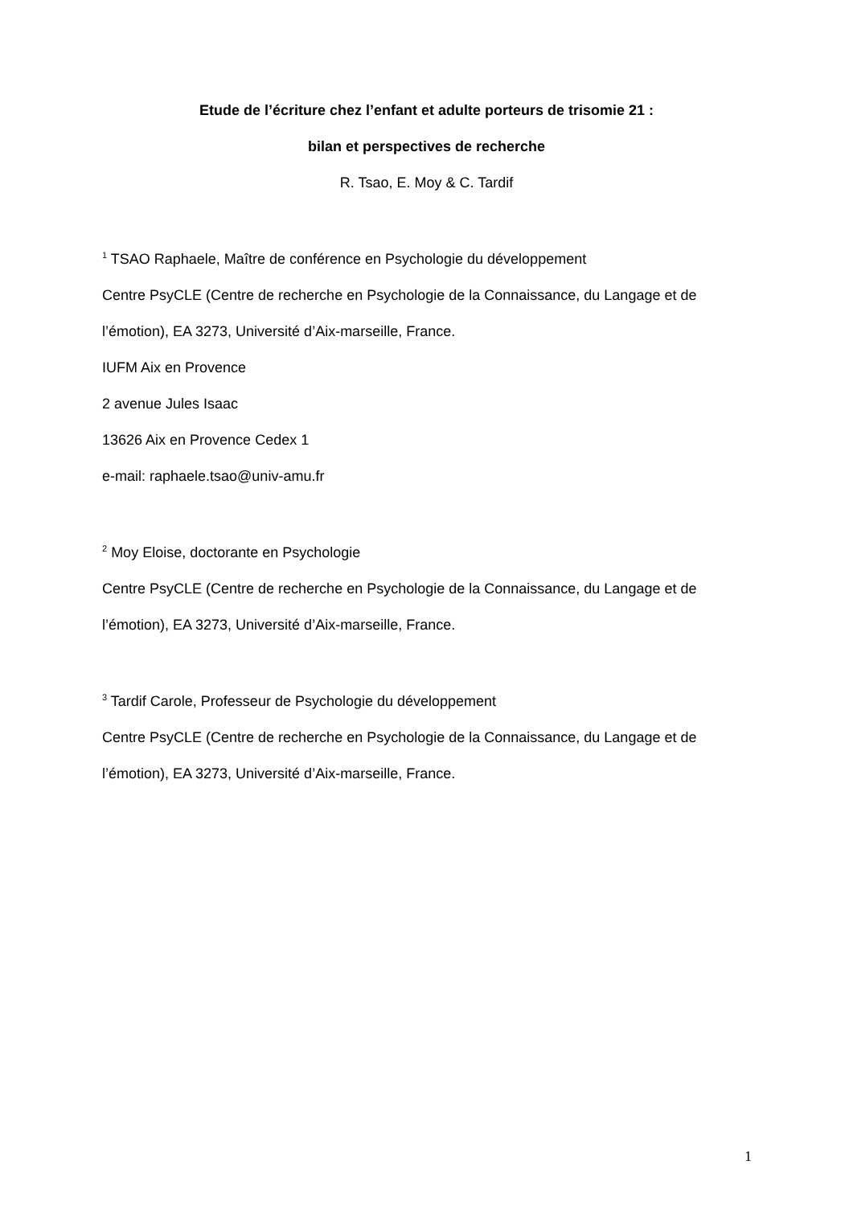Etude de l’écriture chez l’enfant et adulte porteurs de trisomie 21 :
bilan et perspectives de recherche
R. Tsao, E. Moy & C. Tardif
<sup>1</sup> TSAO Raphaele, Maître de conférence en Psychologie du développement
Centre PsyCLE (Centre de recherche en Psychologie de la Connaissance, du Langage et de l’émotion), EA 3273, Université d’Aix-marseille, France.
IUFM Aix en Provence
2 avenue Jules Isaac
13626 Aix en Provence Cedex 1
e-mail: raphaele.tsao@univ-amu.fr
<sup>2</sup> Moy Eloise, doctorante en Psychologie
Centre PsyCLE (Centre de recherche en Psychologie de la Connaissance, du Langage et de l’émotion), EA 3273, Université d’Aix-marseille, France.
<sup>3</sup> Tardif Carole, Professeur de Psychologie du développement
Centre PsyCLE (Centre de recherche en Psychologie de la Connaissance, du Langage et de l’émotion), EA 3273, Université d’Aix-marseille, France.
1